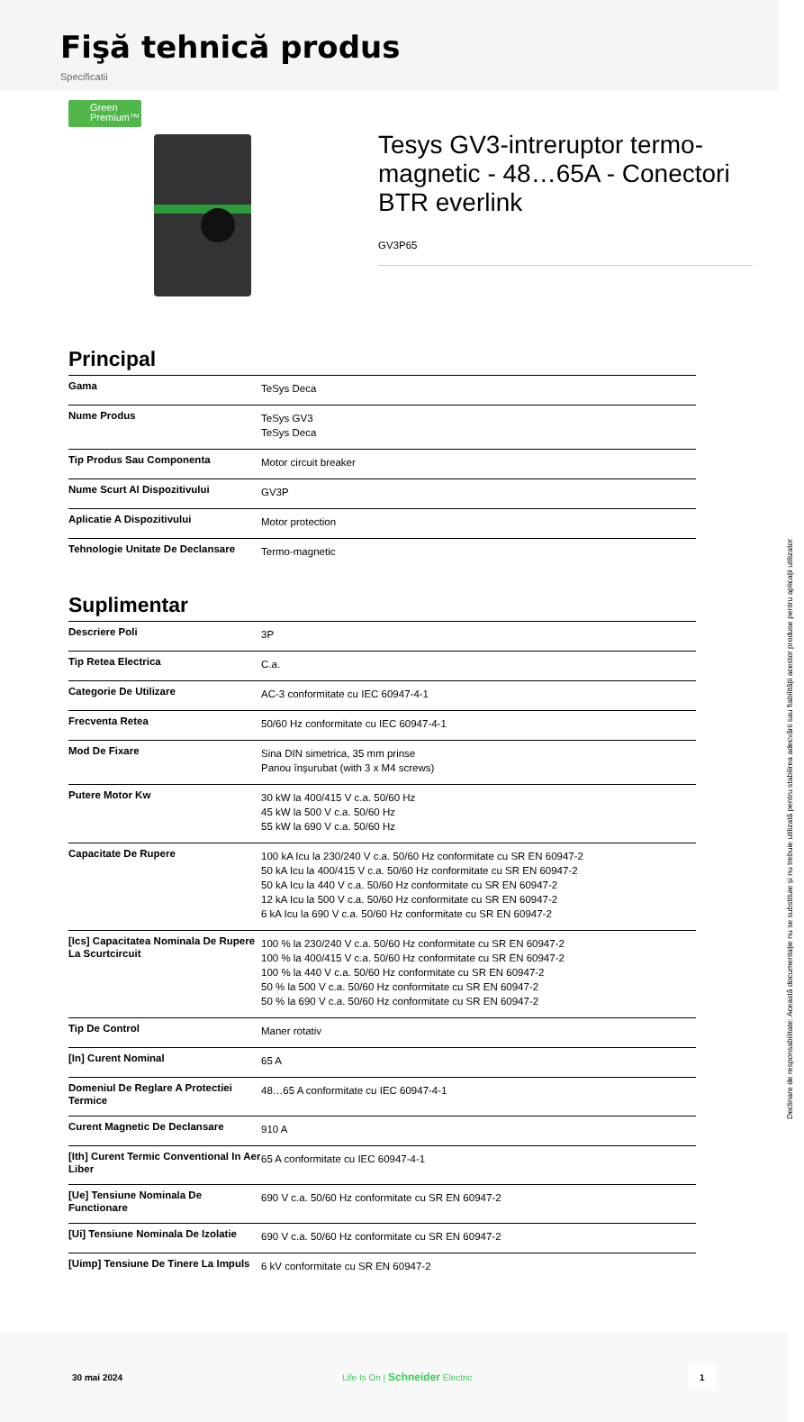Fişă tehnică produs
Specificatii
Green
Premium™
Tesys GV3-intreruptor termo-magnetic - 48…65A - Conectori BTR everlink
GV3P65
Principal
| Gama | TeSys Deca |
| Nume Produs | TeSys GV3 TeSys Deca |
| Tip Produs Sau Componenta | Motor circuit breaker |
| Nume Scurt Al Dispozitivului | GV3P |
| Aplicatie A Dispozitivului | Motor protection |
| Tehnologie Unitate De Declansare | Termo-magnetic |
Suplimentar
| Descriere Poli | 3P |
| Tip Retea Electrica | C.a. |
| Categorie De Utilizare | AC-3 conformitate cu IEC 60947-4-1 |
| Frecventa Retea | 50/60 Hz conformitate cu IEC 60947-4-1 |
| Mod De Fixare | Sina DIN simetrica, 35 mm prinse Panou înșurubat (with 3 x M4 screws) |
| Putere Motor Kw | 30 kW la 400/415 V c.a. 50/60 Hz 45 kW la 500 V c.a. 50/60 Hz 55 kW la 690 V c.a. 50/60 Hz |
| Capacitate De Rupere | 100 kA Icu la 230/240 V c.a. 50/60 Hz conformitate cu SR EN 60947-2 50 kA Icu la 400/415 V c.a. 50/60 Hz conformitate cu SR EN 60947-2 50 kA Icu la 440 V c.a. 50/60 Hz conformitate cu SR EN 60947-2 12 kA Icu la 500 V c.a. 50/60 Hz conformitate cu SR EN 60947-2 6 kA Icu la 690 V c.a. 50/60 Hz conformitate cu SR EN 60947-2 |
| [Ics] Capacitatea Nominala De Rupere La Scurtcircuit | 100 % la 230/240 V c.a. 50/60 Hz conformitate cu SR EN 60947-2 100 % la 400/415 V c.a. 50/60 Hz conformitate cu SR EN 60947-2 100 % la 440 V c.a. 50/60 Hz conformitate cu SR EN 60947-2 50 % la 500 V c.a. 50/60 Hz conformitate cu SR EN 60947-2 50 % la 690 V c.a. 50/60 Hz conformitate cu SR EN 60947-2 |
| Tip De Control | Maner rotativ |
| [In] Curent Nominal | 65 A |
| Domeniul De Reglare A Protectiei Termice | 48…65 A conformitate cu IEC 60947-4-1 |
| Curent Magnetic De Declansare | 910 A |
| [Ith] Curent Termic Conventional In Aer Liber | 65 A conformitate cu IEC 60947-4-1 |
| [Ue] Tensiune Nominala De Functionare | 690 V c.a. 50/60 Hz conformitate cu SR EN 60947-2 |
| [Ui] Tensiune Nominala De Izolatie | 690 V c.a. 50/60 Hz conformitate cu SR EN 60947-2 |
| [Uimp] Tensiune De Tinere La Impuls | 6 kV conformitate cu SR EN 60947-2 |
30 mai 2024 Life Is On | Schneider Electric
1
Declinare de responsabilitate: Această documentație nu se substituie și nu trebuie utilizată pentru stabilirea adecvării sau fiabilității acestor produse pentru aplicații utilizator